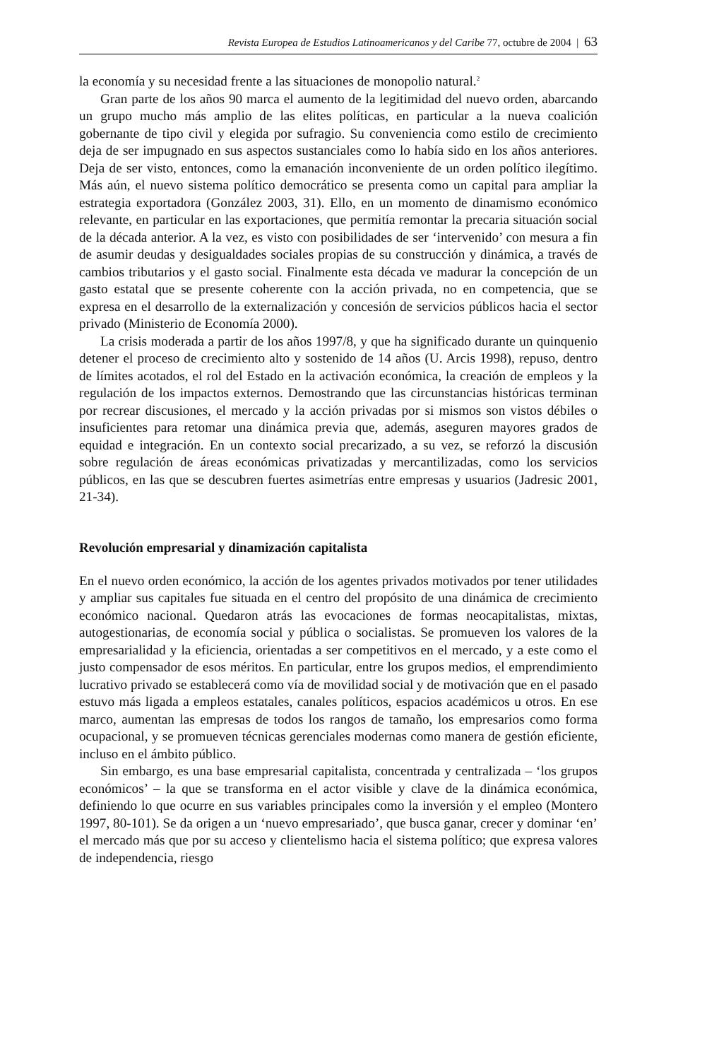Revista Europea de Estudios Latinoamericanos y del Caribe 77, octubre de 2004 | 63
la economía y su necesidad frente a las situaciones de monopolio natural.<sup>2</sup>
Gran parte de los años 90 marca el aumento de la legitimidad del nuevo orden, abarcando un grupo mucho más amplio de las elites políticas, en particular a la nueva coalición gobernante de tipo civil y elegida por sufragio. Su conveniencia como estilo de crecimiento deja de ser impugnado en sus aspectos sustanciales como lo había sido en los años anteriores. Deja de ser visto, entonces, como la emanación inconveniente de un orden político ilegítimo. Más aún, el nuevo sistema político democrático se presenta como un capital para ampliar la estrategia exportadora (González 2003, 31). Ello, en un momento de dinamismo económico relevante, en particular en las exportaciones, que permitía remontar la precaria situación social de la década anterior. A la vez, es visto con posibilidades de ser ‘intervenido’ con mesura a fin de asumir deudas y desigualdades sociales propias de su construcción y dinámica, a través de cambios tributarios y el gasto social. Finalmente esta década ve madurar la concepción de un gasto estatal que se presente coherente con la acción privada, no en competencia, que se expresa en el desarrollo de la externalización y concesión de servicios públicos hacia el sector privado (Ministerio de Economía 2000).
La crisis moderada a partir de los años 1997/8, y que ha significado durante un quinquenio detener el proceso de crecimiento alto y sostenido de 14 años (U. Arcis 1998), repuso, dentro de límites acotados, el rol del Estado en la activación económica, la creación de empleos y la regulación de los impactos externos. Demostrando que las circunstancias históricas terminan por recrear discusiones, el mercado y la acción privadas por si mismos son vistos débiles o insuficientes para retomar una dinámica previa que, además, aseguren mayores grados de equidad e integración. En un contexto social precarizado, a su vez, se reforzó la discusión sobre regulación de áreas económicas privatizadas y mercantilizadas, como los servicios públicos, en las que se descubren fuertes asimetrías entre empresas y usuarios (Jadresic 2001, 21-34).
Revolución empresarial y dinamización capitalista
En el nuevo orden económico, la acción de los agentes privados motivados por tener utilidades y ampliar sus capitales fue situada en el centro del propósito de una dinámica de crecimiento económico nacional. Quedaron atrás las evocaciones de formas neocapitalistas, mixtas, autogestionarias, de economía social y pública o socialistas. Se promueven los valores de la empresarialidad y la eficiencia, orientadas a ser competitivos en el mercado, y a este como el justo compensador de esos méritos. En particular, entre los grupos medios, el emprendimiento lucrativo privado se establecerá como vía de movilidad social y de motivación que en el pasado estuvo más ligada a empleos estatales, canales políticos, espacios académicos u otros. En ese marco, aumentan las empresas de todos los rangos de tamaño, los empresarios como forma ocupacional, y se promueven técnicas gerenciales modernas como manera de gestión eficiente, incluso en el ámbito público.
Sin embargo, es una base empresarial capitalista, concentrada y centralizada – ‘los grupos económicos’ – la que se transforma en el actor visible y clave de la dinámica económica, definiendo lo que ocurre en sus variables principales como la inversión y el empleo (Montero 1997, 80-101). Se da origen a un ‘nuevo empresariado’, que busca ganar, crecer y dominar ‘en’ el mercado más que por su acceso y clientelismo hacia el sistema político; que expresa valores de independencia, riesgo